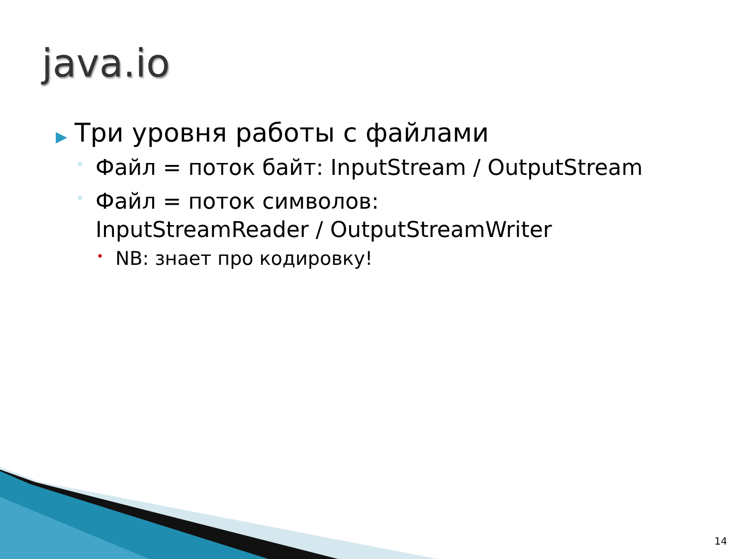java.io
▶ Три уровня работы с файлами
◦ Файл = поток байт: InputStream / OutputStream
◦ Файл = поток символов:
InputStreamReader / OutputStreamWriter
• NB: знает про кодировку!
14